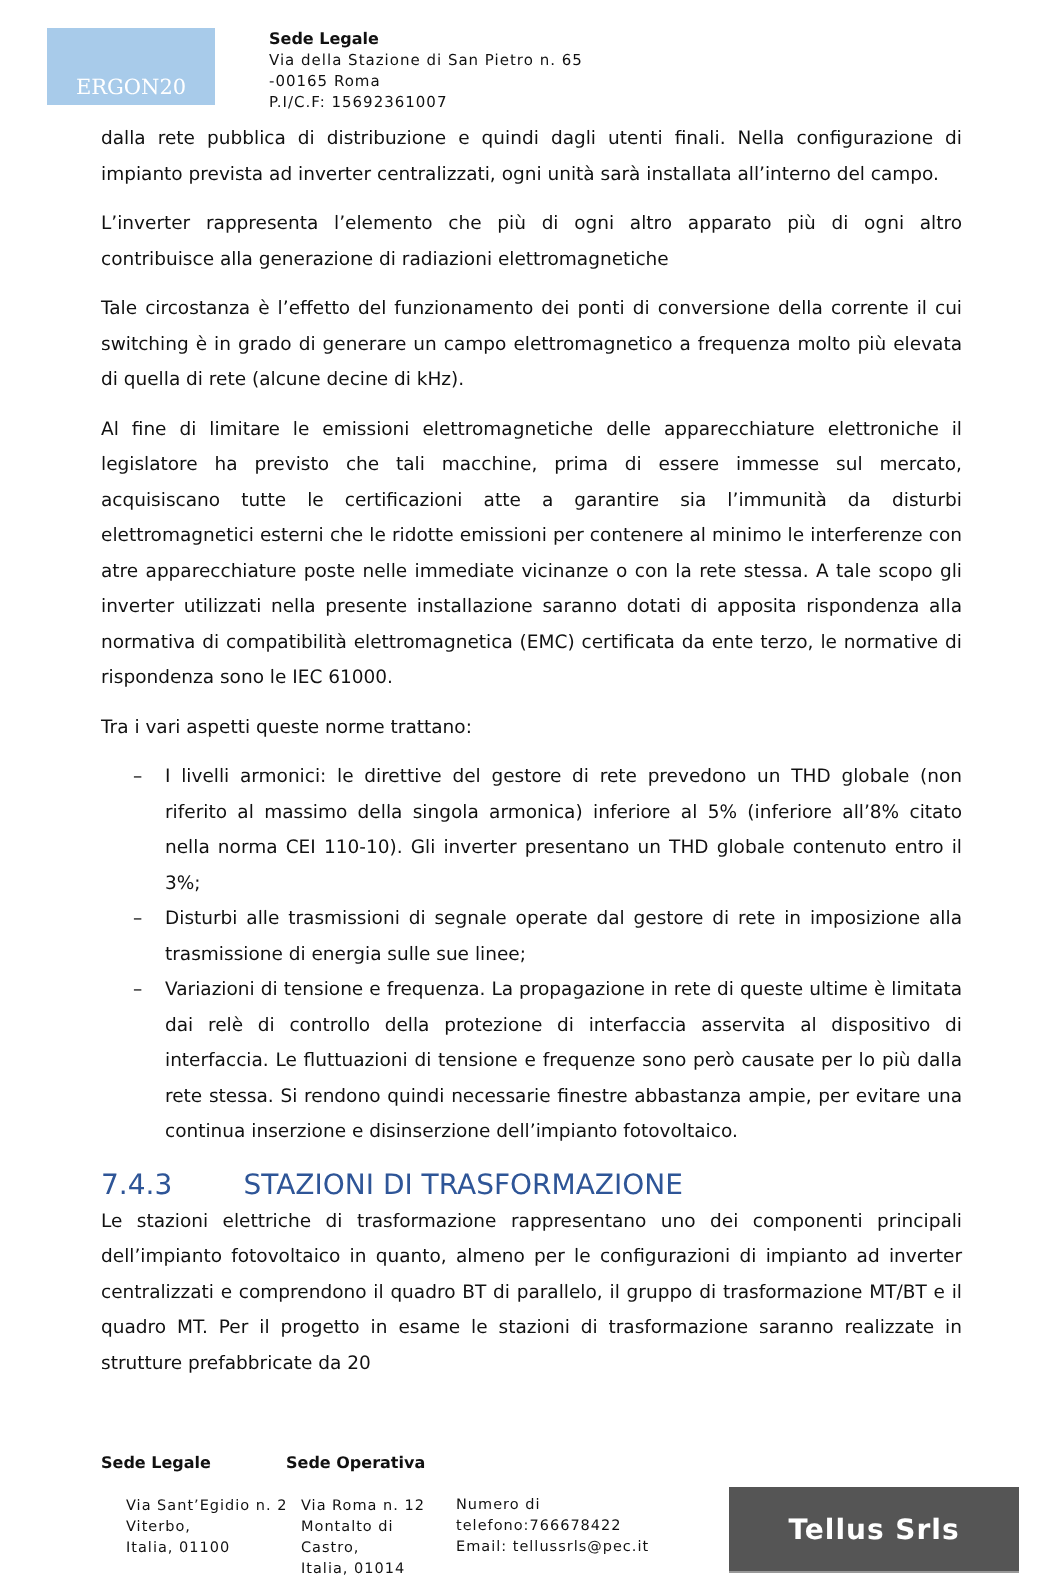ERGON20
Sede Legale
Via della Stazione di San Pietro n. 65
-00165 Roma
P.I/C.F: 15692361007
dalla rete pubblica di distribuzione e quindi dagli utenti finali. Nella configurazione di impianto prevista ad inverter centralizzati, ogni unità sarà installata all’interno del campo.
L’inverter rappresenta l’elemento che più di ogni altro apparato più di ogni altro contribuisce alla generazione di radiazioni elettromagnetiche
Tale circostanza è l’effetto del funzionamento dei ponti di conversione della corrente il cui switching è in grado di generare un campo elettromagnetico a frequenza molto più elevata di quella di rete (alcune decine di kHz).
Al fine di limitare le emissioni elettromagnetiche delle apparecchiature elettroniche il legislatore ha previsto che tali macchine, prima di essere immesse sul mercato, acquisiscano tutte le certificazioni atte a garantire sia l’immunità da disturbi elettromagnetici esterni che le ridotte emissioni per contenere al minimo le interferenze con atre apparecchiature poste nelle immediate vicinanze o con la rete stessa. A tale scopo gli inverter utilizzati nella presente installazione saranno dotati di apposita rispondenza alla normativa di compatibilità elettromagnetica (EMC) certificata da ente terzo, le normative di rispondenza sono le IEC 61000.
Tra i vari aspetti queste norme trattano:
– I livelli armonici: le direttive del gestore di rete prevedono un THD globale (non riferito al massimo della singola armonica) inferiore al 5% (inferiore all’8% citato nella norma CEI 110-10). Gli inverter presentano un THD globale contenuto entro il 3%;
– Disturbi alle trasmissioni di segnale operate dal gestore di rete in imposizione alla trasmissione di energia sulle sue linee;
– Variazioni di tensione e frequenza. La propagazione in rete di queste ultime è limitata dai relè di controllo della protezione di interfaccia asservita al dispositivo di interfaccia. Le fluttuazioni di tensione e frequenze sono però causate per lo più dalla rete stessa. Si rendono quindi necessarie finestre abbastanza ampie, per evitare una continua inserzione e disinserzione dell’impianto fotovoltaico.
7.4.3 STAZIONI DI TRASFORMAZIONE
Le stazioni elettriche di trasformazione rappresentano uno dei componenti principali dell’impianto fotovoltaico in quanto, almeno per le configurazioni di impianto ad inverter centralizzati e comprendono il quadro BT di parallelo, il gruppo di trasformazione MT/BT e il quadro MT. Per il progetto in esame le stazioni di trasformazione saranno realizzate in strutture prefabbricate da 20
Sede Legale
Via Sant’Egidio n. 2 Viterbo,
Italia, 01100
Sede Operativa
Via Roma n. 12
Montalto di Castro,
Italia, 01014
Numero di
telefono:766678422
Email: tellussrls@pec.it
Tellus Srls